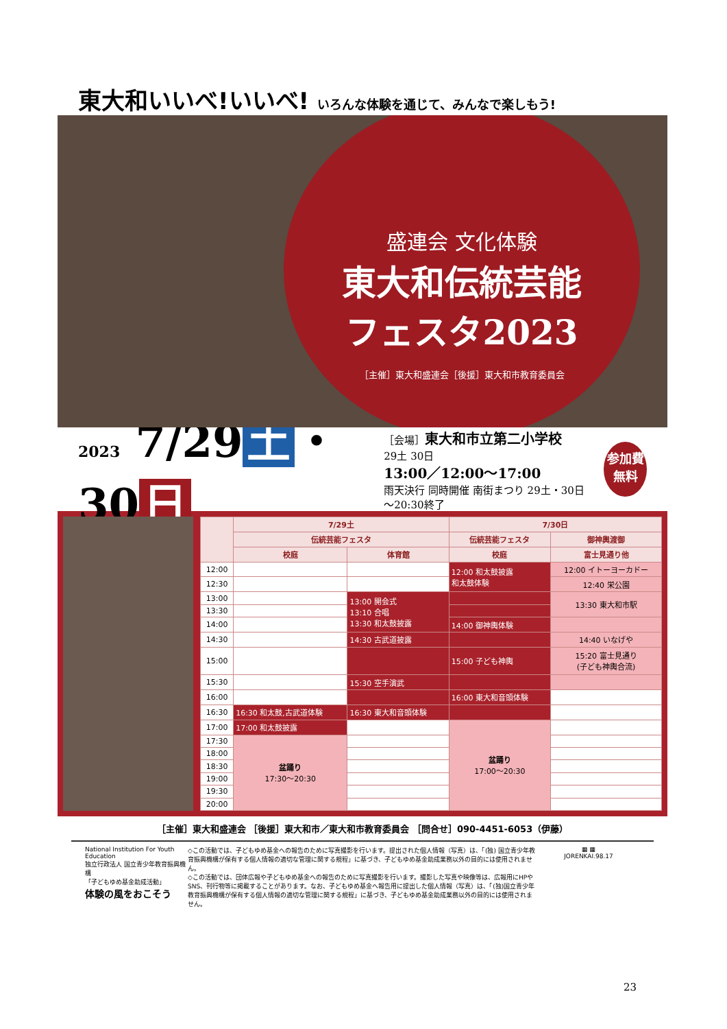東大和いいべ!いいべ! いろんな体験を通じて、みんなで楽しもう!
盛連会 文化体験
東大和伝統芸能
フェスタ2023
［主催］東大和盛連会［後援］東大和市教育委員会
2023 7/29 土 ・30 日
［会場］東大和市立第二小学校
29土 30日
13:00／12:00〜17:00
雨天決行 同時開催 南街まつり 29土・30日 〜20:30終了
参加費
無料
| | 7/29土 | | 7/30日 | |
| --- | --- | --- | --- | --- |
| | 伝統芸能フェスタ | | 伝統芸能フェスタ | 御神輿渡御 |
| | 校庭 | 体育館 | 校庭 | 富士見通り他 |
| 12:00 | | | 12:00 和太鼓披露 和太鼓体験 | 12:00 イトーヨーカドー |
| 12:30 | | | | 12:40 栄公園 |
| 13:00 | | 13:00 開会式 13:10 合唱 13:30 和太鼓披露 | | 13:30 東大和市駅 |
| 13:30 | | | | |
| 14:00 | | | 14:00 御神輿体験 | |
| 14:30 | | 14:30 古武道披露 | | 14:40 いなげや |
| 15:00 | | | 15:00 子ども神輿 | 15:20 富士見通り (子ども神輿合流) |
| 15:30 | | 15:30 空手演武 | | |
| 16:00 | | | 16:00 東大和音頭体験 | |
| 16:30 | 16:30 和太鼓,古武道体験 | 16:30 東大和音頭体験 | | |
| 17:00 | 17:00 和太鼓披露 | | 盆踊り 17:00〜20:30 | |
| 17:30 | 盆踊り 17:30〜20:30 | | | |
| 18:00 | | | | |
| 18:30 | | | | |
| 19:00 | | | | |
| 19:30 | | | | |
| 20:00 | | | | |
［主催］東大和盛連会 ［後援］東大和市／東大和市教育委員会 ［問合せ］090-4451-6053（伊藤）
National Institution For Youth Education
独立行政法人 国立青少年教育振興機構
「子どもゆめ基金助成活動」
体験の風をおこそう
◇この活動では、子どもゆめ基金への報告のために写真撮影を行います。提出された個人情報（写真）は、「(独) 国立青少年教育振興機構が保有する個人情報の適切な管理に関する規程」に基づき、子どもゆめ基金助成業務以外の目的には使用されません。
◇この活動では、団体広報や子どもゆめ基金への報告のために写真撮影を行います。撮影した写真や映像等は、広報用にHPやSNS、刊行物等に掲載することがあります。なお、子どもゆめ基金へ報告用に提出した個人情報（写真）は、「(独)国立青少年教育振興機構が保有する個人情報の適切な管理に関する規程」に基づき、子どもゆめ基金助成業務以外の目的には使用されません。
▦ ▦
JORENKAI.98.17
23